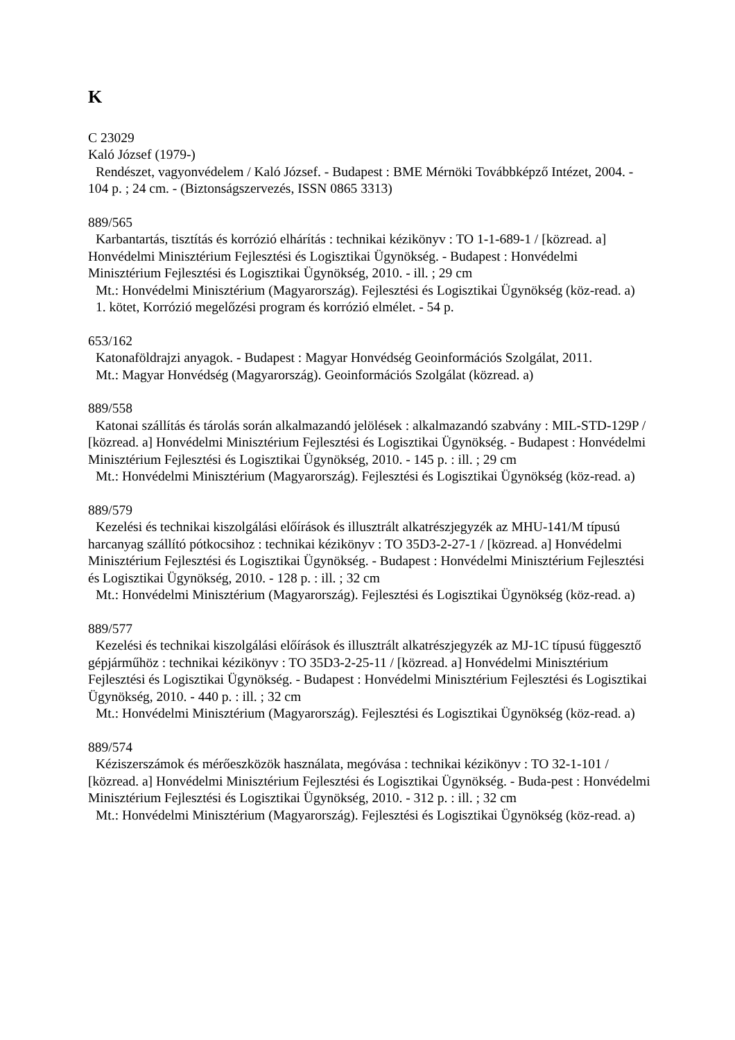K
C 23029
Kaló József (1979-)
Rendészet, vagyonvédelem / Kaló József. - Budapest : BME Mérnöki Továbbképző Intézet, 2004. - 104 p. ; 24 cm. - (Biztonságszervezés, ISSN 0865 3313)
889/565
Karbantartás, tisztítás és korrózió elhárítás : technikai kézikönyv : TO 1-1-689-1 / [közread. a] Honvédelmi Minisztérium Fejlesztési és Logisztikai Ügynökség. - Budapest : Honvédelmi Minisztérium Fejlesztési és Logisztikai Ügynökség, 2010. - ill. ; 29 cm
Mt.: Honvédelmi Minisztérium (Magyarország). Fejlesztési és Logisztikai Ügynökség (köz-read. a)
1. kötet, Korrózió megelőzési program és korrózió elmélet. - 54 p.
653/162
Katonaföldrajzi anyagok. - Budapest : Magyar Honvédség Geoinformációs Szolgálat, 2011.
Mt.: Magyar Honvédség (Magyarország). Geoinformációs Szolgálat (közread. a)
889/558
Katonai szállítás és tárolás során alkalmazandó jelölések : alkalmazandó szabvány : MIL-STD-129P / [közread. a] Honvédelmi Minisztérium Fejlesztési és Logisztikai Ügynökség. - Budapest : Honvédelmi Minisztérium Fejlesztési és Logisztikai Ügynökség, 2010. - 145 p. : ill. ; 29 cm
Mt.: Honvédelmi Minisztérium (Magyarország). Fejlesztési és Logisztikai Ügynökség (köz-read. a)
889/579
Kezelési és technikai kiszolgálási előírások és illusztrált alkatrészjegyzék az MHU-141/M típusú harcanyag szállító pótkocsihoz : technikai kézikönyv : TO 35D3-2-27-1 / [közread. a] Honvédelmi Minisztérium Fejlesztési és Logisztikai Ügynökség. - Budapest : Honvédelmi Minisztérium Fejlesztési és Logisztikai Ügynökség, 2010. - 128 p. : ill. ; 32 cm
Mt.: Honvédelmi Minisztérium (Magyarország). Fejlesztési és Logisztikai Ügynökség (köz-read. a)
889/577
Kezelési és technikai kiszolgálási előírások és illusztrált alkatrészjegyzék az MJ-1C típusú függesztő gépjárműhöz : technikai kézikönyv : TO 35D3-2-25-11 / [közread. a] Honvédelmi Minisztérium Fejlesztési és Logisztikai Ügynökség. - Budapest : Honvédelmi Minisztérium Fejlesztési és Logisztikai Ügynökség, 2010. - 440 p. : ill. ; 32 cm
Mt.: Honvédelmi Minisztérium (Magyarország). Fejlesztési és Logisztikai Ügynökség (köz-read. a)
889/574
Kéziszerszámok és mérőeszközök használata, megóvása : technikai kézikönyv : TO 32-1-101 / [közread. a] Honvédelmi Minisztérium Fejlesztési és Logisztikai Ügynökség. - Buda-pest : Honvédelmi Minisztérium Fejlesztési és Logisztikai Ügynökség, 2010. - 312 p. : ill. ; 32 cm
Mt.: Honvédelmi Minisztérium (Magyarország). Fejlesztési és Logisztikai Ügynökség (köz-read. a)